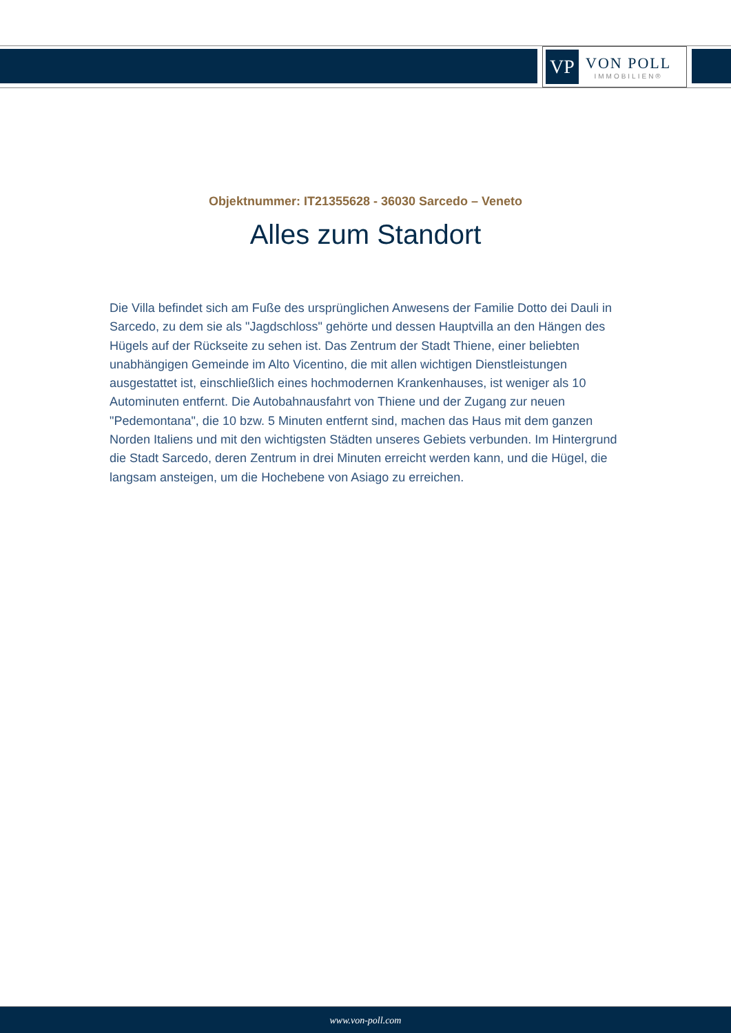VP
VON POLL
IMMOBILIEN®
Objektnummer: IT21355628 - 36030 Sarcedo – Veneto
Alles zum Standort
Die Villa befindet sich am Fuße des ursprünglichen Anwesens der Familie Dotto dei Dauli in Sarcedo, zu dem sie als "Jagdschloss" gehörte und dessen Hauptvilla an den Hängen des Hügels auf der Rückseite zu sehen ist. Das Zentrum der Stadt Thiene, einer beliebten unabhängigen Gemeinde im Alto Vicentino, die mit allen wichtigen Dienstleistungen ausgestattet ist, einschließlich eines hochmodernen Krankenhauses, ist weniger als 10 Autominuten entfernt. Die Autobahnausfahrt von Thiene und der Zugang zur neuen "Pedemontana", die 10 bzw. 5 Minuten entfernt sind, machen das Haus mit dem ganzen Norden Italiens und mit den wichtigsten Städten unseres Gebiets verbunden. Im Hintergrund die Stadt Sarcedo, deren Zentrum in drei Minuten erreicht werden kann, und die Hügel, die langsam ansteigen, um die Hochebene von Asiago zu erreichen.
www.von-poll.com